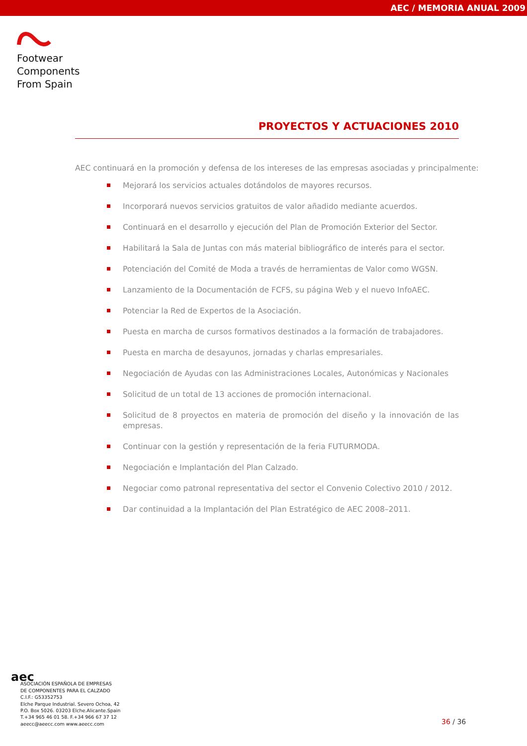AEC / MEMORIA ANUAL 2009
Footwear
Components
From Spain
PROYECTOS Y ACTUACIONES 2010
AEC continuará en la promoción y defensa de los intereses de las empresas asociadas y principalmente:
Mejorará los servicios actuales dotándolos de mayores recursos.
Incorporará nuevos servicios gratuitos de valor añadido mediante acuerdos.
Continuará en el desarrollo y ejecución del Plan de Promoción Exterior del Sector.
Habilitará la Sala de Juntas con más material bibliográfico de interés para el sector.
Potenciación del Comité de Moda a través de herramientas de Valor como WGSN.
Lanzamiento de la Documentación de FCFS, su página Web y el nuevo InfoAEC.
Potenciar la Red de Expertos de la Asociación.
Puesta en marcha de cursos formativos destinados a la formación de trabajadores.
Puesta en marcha de desayunos, jornadas y charlas empresariales.
Negociación de Ayudas con las Administraciones Locales, Autonómicas y Nacionales
Solicitud de un total de 13 acciones de promoción internacional.
Solicitud de 8 proyectos en materia de promoción del diseño y la innovación de las empresas.
Continuar con la gestión y representación de la feria FUTURMODA.
Negociación e Implantación del Plan Calzado.
Negociar como patronal representativa del sector el Convenio Colectivo 2010 / 2012.
Dar continuidad a la Implantación del Plan Estratégico de AEC 2008–2011.
aec
ASOCIACIÓN ESPAÑOLA DE EMPRESAS
DE COMPONENTES PARA EL CALZADO
C.I.F.: G53352753
Elche Parque Industrial. Severo Ochoa, 42
P.O. Box 5026. 03203 Elche.Alicante.Spain
T.+34 965 46 01 58. F.+34 966 67 37 12
aeecc@aeecc.com www.aeecc.com
36 / 36